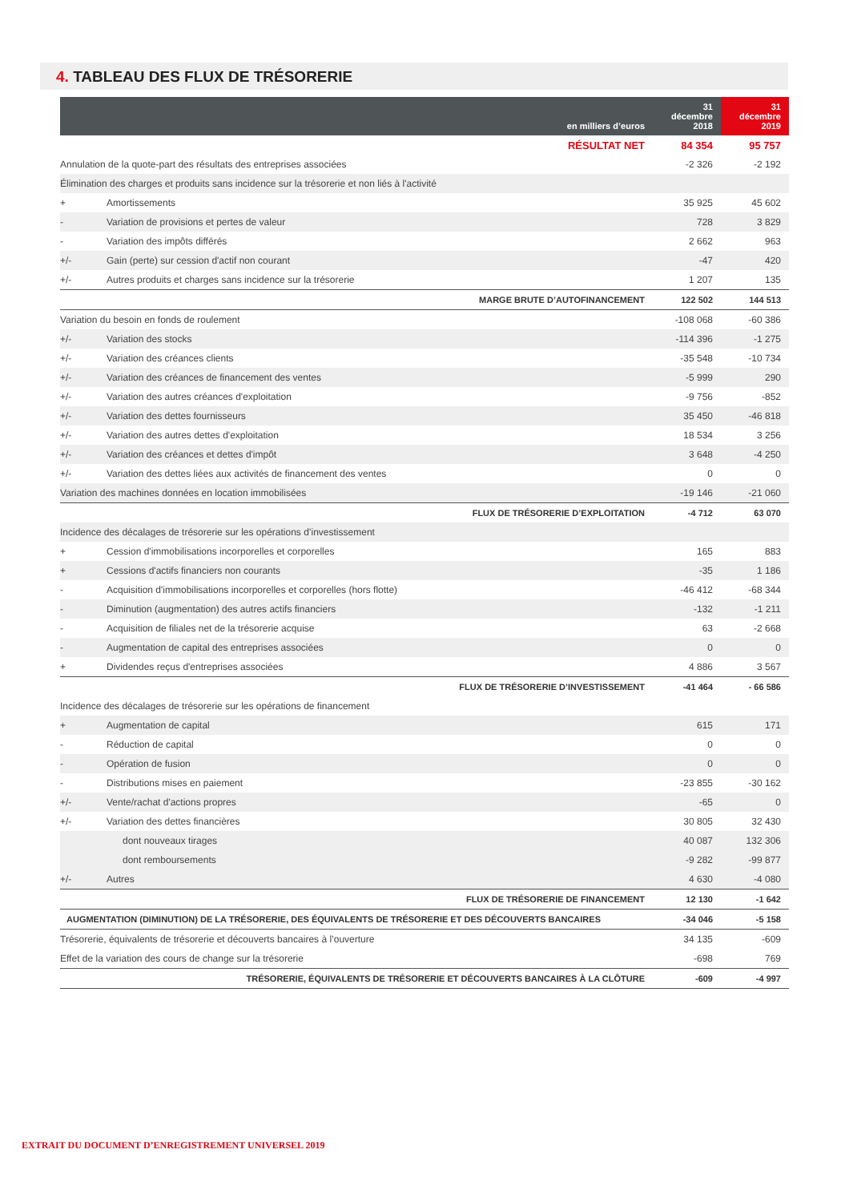4. TABLEAU DES FLUX DE TRÉSORERIE
| en milliers d’euros | | 31 décembre 2018 | 31 décembre 2019 |
| --- | --- | --- | --- |
| RÉSULTAT NET | | 84 354 | 95 757 |
| Annulation de la quote-part des résultats des entreprises associées | | -2 326 | -2 192 |
| Élimination des charges et produits sans incidence sur la trésorerie et non liés à l'activité | | | |
| + | Amortissements | 35 925 | 45 602 |
| - | Variation de provisions et pertes de valeur | 728 | 3 829 |
| - | Variation des impôts différés | 2 662 | 963 |
| +/- | Gain (perte) sur cession d'actif non courant | -47 | 420 |
| +/- | Autres produits et charges sans incidence sur la trésorerie | 1 207 | 135 |
| MARGE BRUTE D’AUTOFINANCEMENT | | 122 502 | 144 513 |
| Variation du besoin en fonds de roulement | | -108 068 | -60 386 |
| +/- | Variation des stocks | -114 396 | -1 275 |
| +/- | Variation des créances clients | -35 548 | -10 734 |
| +/- | Variation des créances de financement des ventes | -5 999 | 290 |
| +/- | Variation des autres créances d'exploitation | -9 756 | -852 |
| +/- | Variation des dettes fournisseurs | 35 450 | -46 818 |
| +/- | Variation des autres dettes d'exploitation | 18 534 | 3 256 |
| +/- | Variation des créances et dettes d'impôt | 3 648 | -4 250 |
| +/- | Variation des dettes liées aux activités de financement des ventes | 0 | 0 |
| Variation des machines données en location immobilisées | | -19 146 | -21 060 |
| FLUX DE TRÉSORERIE D’EXPLOITATION | | -4 712 | 63 070 |
| Incidence des décalages de trésorerie sur les opérations d’investissement | | | |
| + | Cession d'immobilisations incorporelles et corporelles | 165 | 883 |
| + | Cessions d'actifs financiers non courants | -35 | 1 186 |
| - | Acquisition d'immobilisations incorporelles et corporelles (hors flotte) | -46 412 | -68 344 |
| - | Diminution (augmentation) des autres actifs financiers | -132 | -1 211 |
| - | Acquisition de filiales net de la trésorerie acquise | 63 | -2 668 |
| - | Augmentation de capital des entreprises associées | 0 | 0 |
| + | Dividendes reçus d'entreprises associées | 4 886 | 3 567 |
| FLUX DE TRÉSORERIE D’INVESTISSEMENT | | -41 464 | - 66 586 |
| Incidence des décalages de trésorerie sur les opérations de financement | | | |
| + | Augmentation de capital | 615 | 171 |
| - | Réduction de capital | 0 | 0 |
| - | Opération de fusion | 0 | 0 |
| - | Distributions mises en paiement | -23 855 | -30 162 |
| +/- | Vente/rachat d'actions propres | -65 | 0 |
| +/- | Variation des dettes financières | 30 805 | 32 430 |
| | dont nouveaux tirages | 40 087 | 132 306 |
| | dont remboursements | -9 282 | -99 877 |
| +/- | Autres | 4 630 | -4 080 |
| FLUX DE TRÉSORERIE DE FINANCEMENT | | 12 130 | -1 642 |
| AUGMENTATION (DIMINUTION) DE LA TRÉSORERIE, DES ÉQUIVALENTS DE TRÉSORERIE ET DES DÉCOUVERTS BANCAIRES | | -34 046 | -5 158 |
| Trésorerie, équivalents de trésorerie et découverts bancaires à l’ouverture | | 34 135 | -609 |
| Effet de la variation des cours de change sur la trésorerie | | -698 | 769 |
| TRÉSORERIE, ÉQUIVALENTS DE TRÉSORERIE ET DÉCOUVERTS BANCAIRES À LA CLÔTURE | | -609 | -4 997 |
EXTRAIT DU DOCUMENT D’ENREGISTREMENT UNIVERSEL 2019